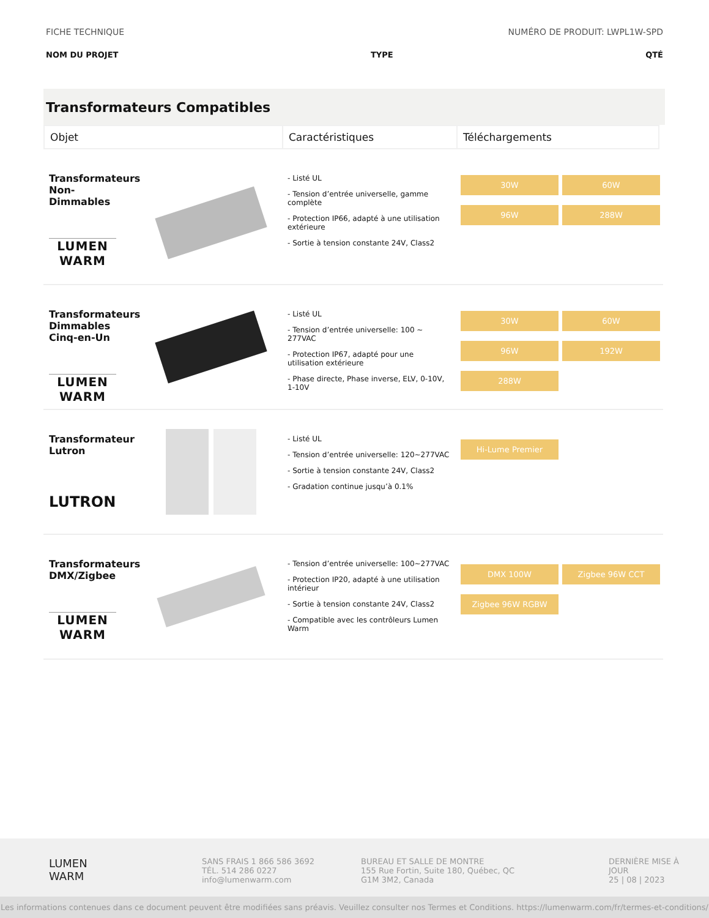FICHE TECHNIQUE NUMÉRO DE PRODUIT: LWPL1W-SPD
NOM DU PROJET TYPE QTÉ
Transformateurs Compatibles
| Objet | Caractéristiques | Téléchargements |
| --- | --- | --- |
Transformateurs Non-Dimmables
LUMEN
WARM
- Listé UL
- Tension d’entrée universelle, gamme complète
- Protection IP66, adapté à une utilisation extérieure
- Sortie à tension constante 24V, Class2
30W 60W 96W 288W
Transformateurs Dimmables Cinq-en-Un
LUMEN
WARM
- Listé UL
- Tension d’entrée universelle: 100 ~ 277VAC
- Protection IP67, adapté pour une utilisation extérieure
- Phase directe, Phase inverse, ELV, 0-10V, 1-10V
30W 60W 96W 192W 288W
Transformateur Lutron
LUTRON
- Listé UL
- Tension d’entrée universelle: 120~277VAC
- Sortie à tension constante 24V, Class2
- Gradation continue jusqu’à 0.1%
Hi-Lume Premier
Transformateurs DMX/Zigbee
LUMEN
WARM
- Tension d’entrée universelle: 100~277VAC
- Protection IP20, adapté à une utilisation intérieur
- Sortie à tension constante 24V, Class2
- Compatible avec les contrôleurs Lumen Warm
DMX 100W Zigbee 96W CCT Zigbee 96W RGBW
LUMEN
WARM
SANS FRAIS 1 866 586 3692
TÉL. 514 286 0227
info@lumenwarm.com
BUREAU ET SALLE DE MONTRE
155 Rue Fortin, Suite 180, Québec, QC
G1M 3M2, Canada
DERNIÈRE MISE À JOUR
25 | 08 | 2023
Les informations contenues dans ce document peuvent être modifiées sans préavis. Veuillez consulter nos Termes et Conditions. https://lumenwarm.com/fr/termes-et-conditions/